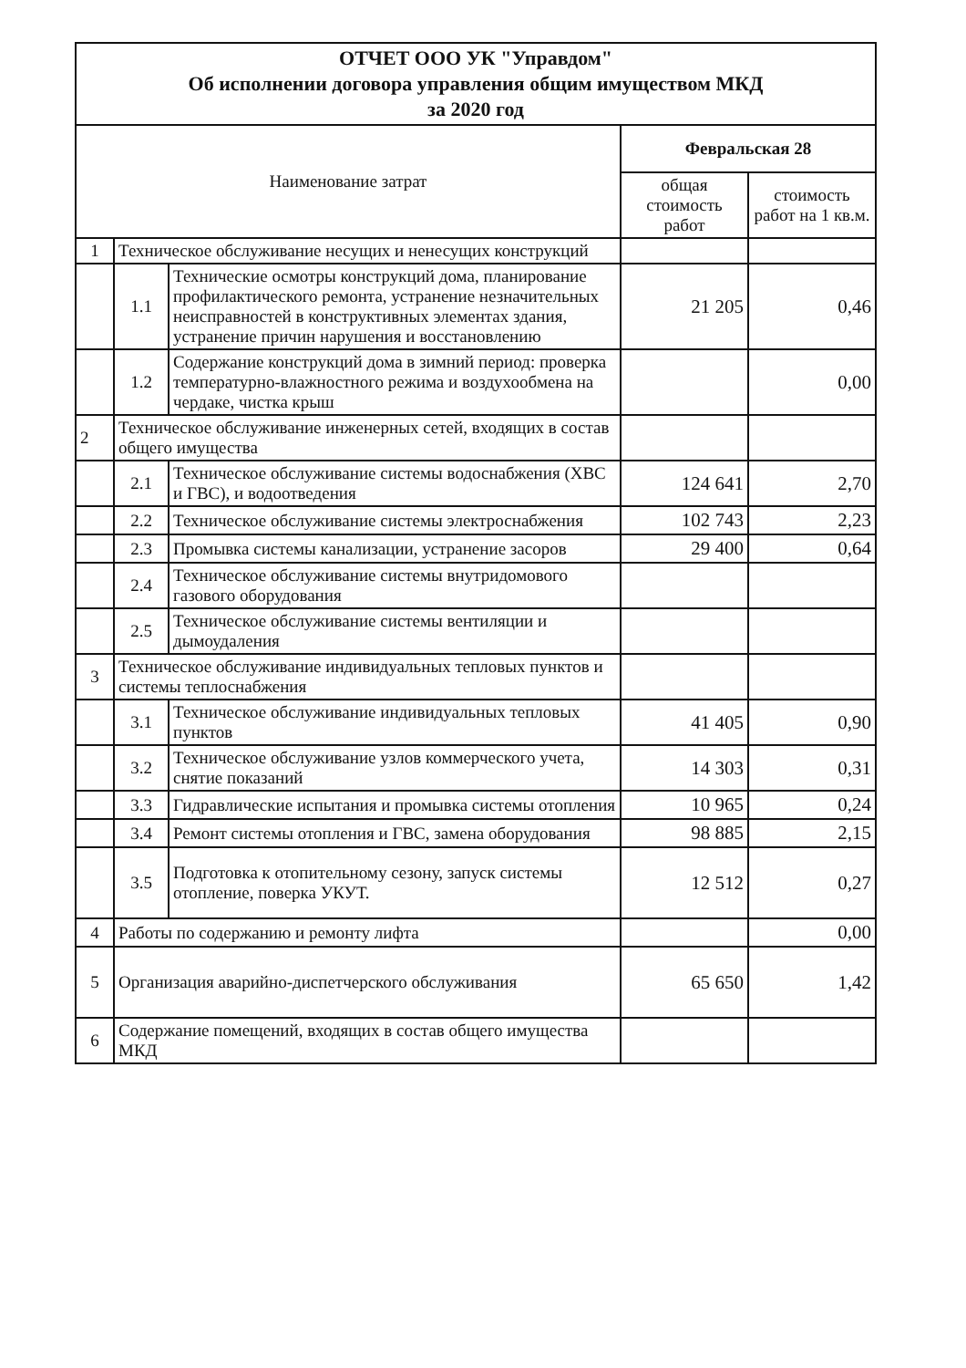| ОТЧЕТ ООО УК "Управдом" Об исполнении договора управления общим имуществом МКД за 2020 год | | | | |
| Наименование затрат | | | Февральская 28 | |
| | | | общая стоимость работ | стоимость работ на 1 кв.м. |
| 1 | Техническое обслуживание несущих и ненесущих конструкций | | | |
| | 1.1 | Технические осмотры конструкций дома, планирование профилактического ремонта, устранение незначительных неисправностей в конструктивных элементах здания, устранение причин нарушения и восстановлению | 21 205 | 0,46 |
| | 1.2 | Содержание конструкций дома в зимний период: проверка температурно-влажностного режима и воздухообмена на чердаке, чистка крыш | | 0,00 |
| 2 | Техническое обслуживание инженерных сетей, входящих в состав общего имущества | | | |
| | 2.1 | Техническое обслуживание системы водоснабжения (ХВС и ГВС), и водоотведения | 124 641 | 2,70 |
| | 2.2 | Техническое обслуживание системы электроснабжения | 102 743 | 2,23 |
| | 2.3 | Промывка системы канализации, устранение засоров | 29 400 | 0,64 |
| | 2.4 | Техническое обслуживание системы внутридомового газового оборудования | | |
| | 2.5 | Техническое обслуживание системы вентиляции и дымоудаления | | |
| 3 | Техническое обслуживание индивидуальных тепловых пунктов и системы теплоснабжения | | | |
| | 3.1 | Техническое обслуживание индивидуальных тепловых пунктов | 41 405 | 0,90 |
| | 3.2 | Техническое обслуживание узлов коммерческого учета, снятие показаний | 14 303 | 0,31 |
| | 3.3 | Гидравлические испытания и промывка системы отопления | 10 965 | 0,24 |
| | 3.4 | Ремонт системы отопления и ГВС, замена оборудования | 98 885 | 2,15 |
| | 3.5 | Подготовка к отопительному сезону, запуск системы отопление, поверка УКУТ. | 12 512 | 0,27 |
| 4 | Работы по содержанию и ремонту лифта | | | 0,00 |
| 5 | Организация аварийно-диспетчерского обслуживания | | 65 650 | 1,42 |
| 6 | Содержание помещений, входящих в состав общего имущества МКД | | | |